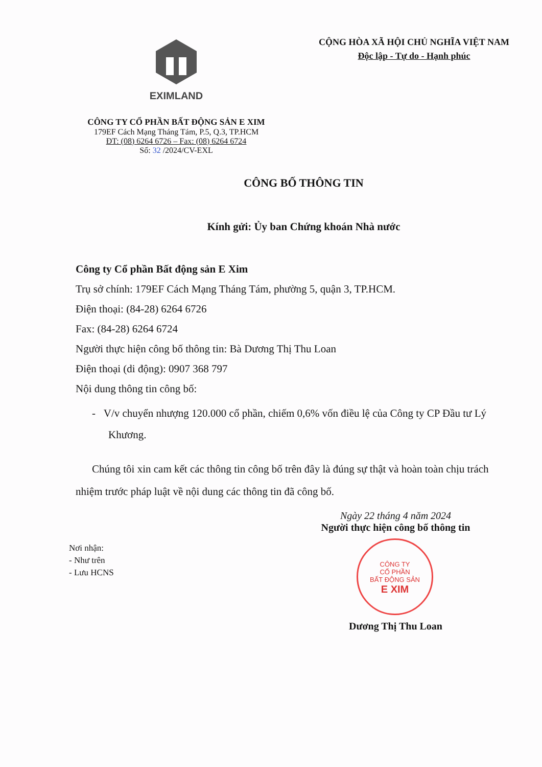EXIMLAND
CÔNG TY CỔ PHẦN BẤT ĐỘNG SẢN E XIM
179EF Cách Mạng Tháng Tám, P.5, Q.3, TP.HCM
ĐT: (08) 6264 6726 – Fax: (08) 6264 6724
Số: 32 /2024/CV-EXL
CỘNG HÒA XÃ HỘI CHỦ NGHĨA VIỆT NAM
Độc lập - Tự do - Hạnh phúc
CÔNG BỐ THÔNG TIN
Kính gửi: Ủy ban Chứng khoán Nhà nước
Công ty Cổ phần Bất động sản E Xim
Trụ sở chính: 179EF Cách Mạng Tháng Tám, phường 5, quận 3, TP.HCM.
Điện thoại: (84-28) 6264 6726
Fax: (84-28) 6264 6724
Người thực hiện công bố thông tin: Bà Dương Thị Thu Loan
Điện thoại (di động): 0907 368 797
Nội dung thông tin công bố:
- V/v chuyển nhượng 120.000 cổ phần, chiếm 0,6% vốn điều lệ của Công ty CP Đầu tư Lý Khương.
Chúng tôi xin cam kết các thông tin công bố trên đây là đúng sự thật và hoàn toàn chịu trách nhiệm trước pháp luật về nội dung các thông tin đã công bố.
Ngày 22 tháng 4 năm 2024
Người thực hiện công bố thông tin
CÔNG TY
CỔ PHẦN
BẤT ĐỘNG SẢN
E XIM
Dương Thị Thu Loan
Nơi nhận:
- Như trên
- Lưu HCNS